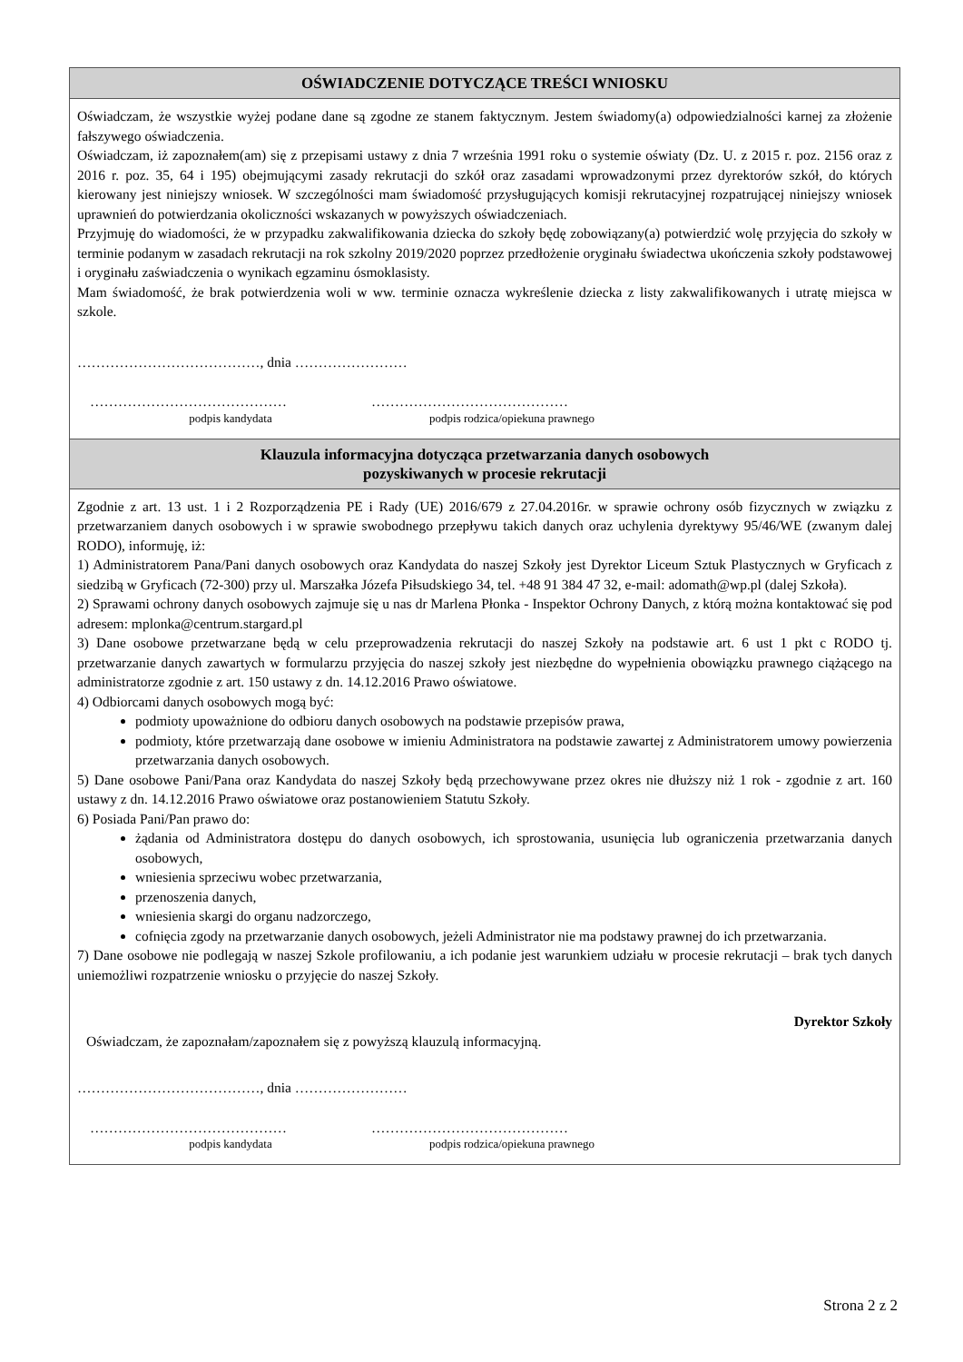OŚWIADCZENIE DOTYCZĄCE TREŚCI WNIOSKU
Oświadczam, że wszystkie wyżej podane dane są zgodne ze stanem faktycznym. Jestem świadomy(a) odpowiedzialności karnej za złożenie fałszywego oświadczenia.
Oświadczam, iż zapoznałem(am) się z przepisami ustawy z dnia 7 września 1991 roku o systemie oświaty (Dz. U. z 2015 r. poz. 2156 oraz z 2016 r. poz. 35, 64 i 195) obejmującymi zasady rekrutacji do szkół oraz zasadami wprowadzonymi przez dyrektorów szkół, do których kierowany jest niniejszy wniosek. W szczególności mam świadomość przysługujących komisji rekrutacyjnej rozpatrującej niniejszy wniosek uprawnień do potwierdzania okoliczności wskazanych w powyższych oświadczeniach.
Przyjmuję do wiadomości, że w przypadku zakwalifikowania dziecka do szkoły będę zobowiązany(a) potwierdzić wolę przyjęcia do szkoły w terminie podanym w zasadach rekrutacji na rok szkolny 2019/2020 poprzez przedłożenie oryginału świadectwa ukończenia szkoły podstawowej i oryginału zaświadczenia o wynikach egzaminu ósmoklasisty.
Mam świadomość, że brak potwierdzenia woli w ww. terminie oznacza wykreślenie dziecka z listy zakwalifikowanych i utratę miejsca w szkole.
…………………………………, dnia ……………………
……………………………………
podpis kandydata
……………………………………
podpis rodzica/opiekuna prawnego
Klauzula informacyjna dotycząca przetwarzania danych osobowych
pozyskiwanych w procesie rekrutacji
Zgodnie z art. 13 ust. 1 i 2 Rozporządzenia PE i Rady (UE) 2016/679 z 27.04.2016r. w sprawie ochrony osób fizycznych w związku z przetwarzaniem danych osobowych i w sprawie swobodnego przepływu takich danych oraz uchylenia dyrektywy 95/46/WE (zwanym dalej RODO), informuję, iż:
1) Administratorem Pana/Pani danych osobowych oraz Kandydata do naszej Szkoły jest Dyrektor Liceum Sztuk Plastycznych w Gryficach z siedzibą w Gryficach (72-300) przy ul. Marszałka Józefa Piłsudskiego 34, tel. +48 91 384 47 32, e-mail: adomath@wp.pl (dalej Szkoła).
2) Sprawami ochrony danych osobowych zajmuje się u nas dr Marlena Płonka - Inspektor Ochrony Danych, z którą można kontaktować się pod adresem: mplonka@centrum.stargard.pl
3) Dane osobowe przetwarzane będą w celu przeprowadzenia rekrutacji do naszej Szkoły na podstawie art. 6 ust 1 pkt c RODO tj. przetwarzanie danych zawartych w formularzu przyjęcia do naszej szkoły jest niezbędne do wypełnienia obowiązku prawnego ciążącego na administratorze zgodnie z art. 150 ustawy z dn. 14.12.2016 Prawo oświatowe.
4) Odbiorcami danych osobowych mogą być:
podmioty upoważnione do odbioru danych osobowych na podstawie przepisów prawa,
podmioty, które przetwarzają dane osobowe w imieniu Administratora na podstawie zawartej z Administratorem umowy powierzenia przetwarzania danych osobowych.
5) Dane osobowe Pani/Pana oraz Kandydata do naszej Szkoły będą przechowywane przez okres nie dłuższy niż 1 rok - zgodnie z art. 160 ustawy z dn. 14.12.2016 Prawo oświatowe oraz postanowieniem Statutu Szkoły.
6) Posiada Pani/Pan prawo do:
żądania od Administratora dostępu do danych osobowych, ich sprostowania, usunięcia lub ograniczenia przetwarzania danych osobowych,
wniesienia sprzeciwu wobec przetwarzania,
przenoszenia danych,
wniesienia skargi do organu nadzorczego,
cofnięcia zgody na przetwarzanie danych osobowych, jeżeli Administrator nie ma podstawy prawnej do ich przetwarzania.
7) Dane osobowe nie podlegają w naszej Szkole profilowaniu, a ich podanie jest warunkiem udziału w procesie rekrutacji – brak tych danych uniemożliwi rozpatrzenie wniosku o przyjęcie do naszej Szkoły.
Dyrektor Szkoły
Oświadczam, że zapoznałam/zapoznałem się z powyższą klauzulą informacyjną.
…………………………………, dnia ……………………
……………………………………
podpis kandydata
……………………………………
podpis rodzica/opiekuna prawnego
Strona 2 z 2